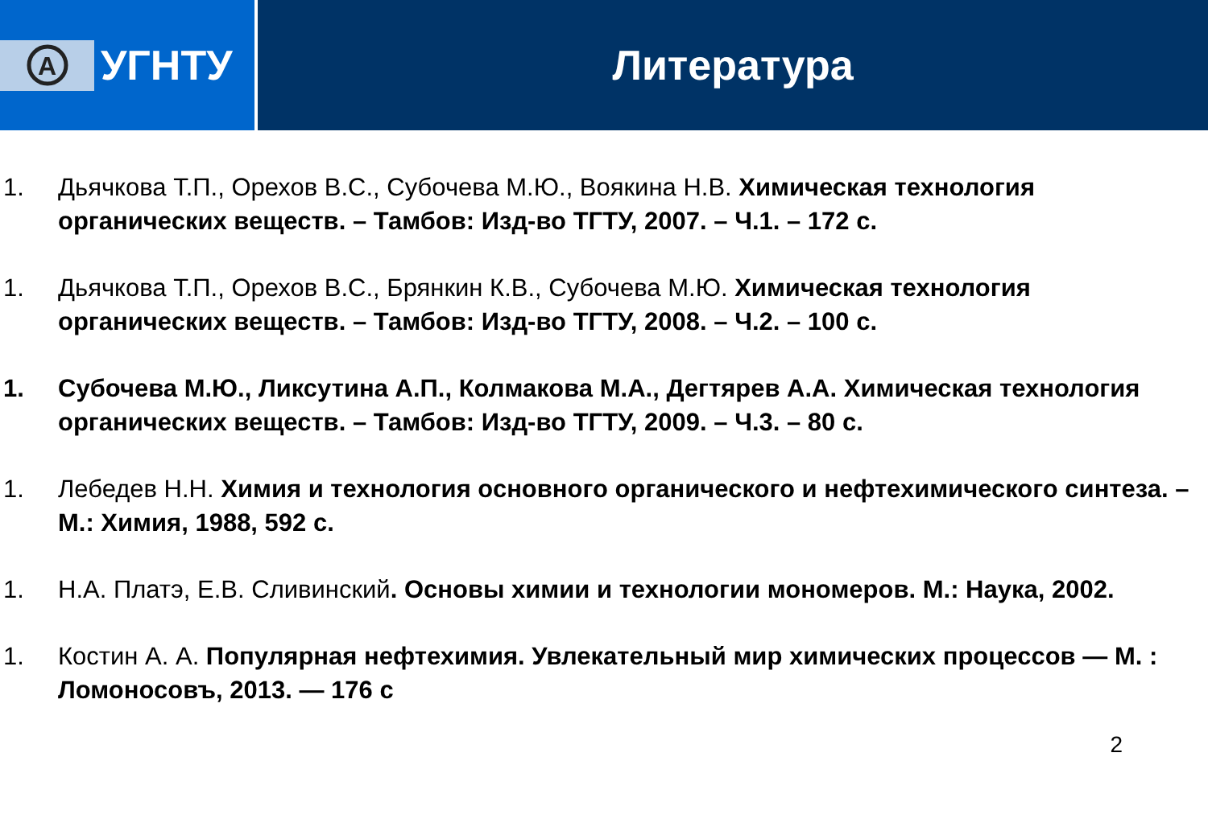A
УГНТУ
Литература
1. Дьячкова Т.П., Орехов В.С., Субочева М.Ю., Воякина Н.В. Химическая технология органических веществ. – Тамбов: Изд-во ТГТУ, 2007. – Ч.1. – 172 с.
1. Дьячкова Т.П., Орехов В.С., Брянкин К.В., Субочева М.Ю. Химическая технология органических веществ. – Тамбов: Изд-во ТГТУ, 2008. – Ч.2. – 100 с.
1. Субочева М.Ю., Ликсутина А.П., Колмакова М.А., Дегтярев А.А. Химическая технология органических веществ. – Тамбов: Изд-во ТГТУ, 2009. – Ч.3. – 80 с.
1. Лебедев Н.Н. Химия и технология основного органического и нефтехимического синтеза. – М.: Химия, 1988, 592 с.
1. Н.А. Платэ, Е.В. Сливинский. Основы химии и технологии мономеров. М.: Наука, 2002.
1. Костин А. А. Популярная нефтехимия. Увлекательный мир химических процессов — М. : Ломоносовъ, 2013. — 176 с
2